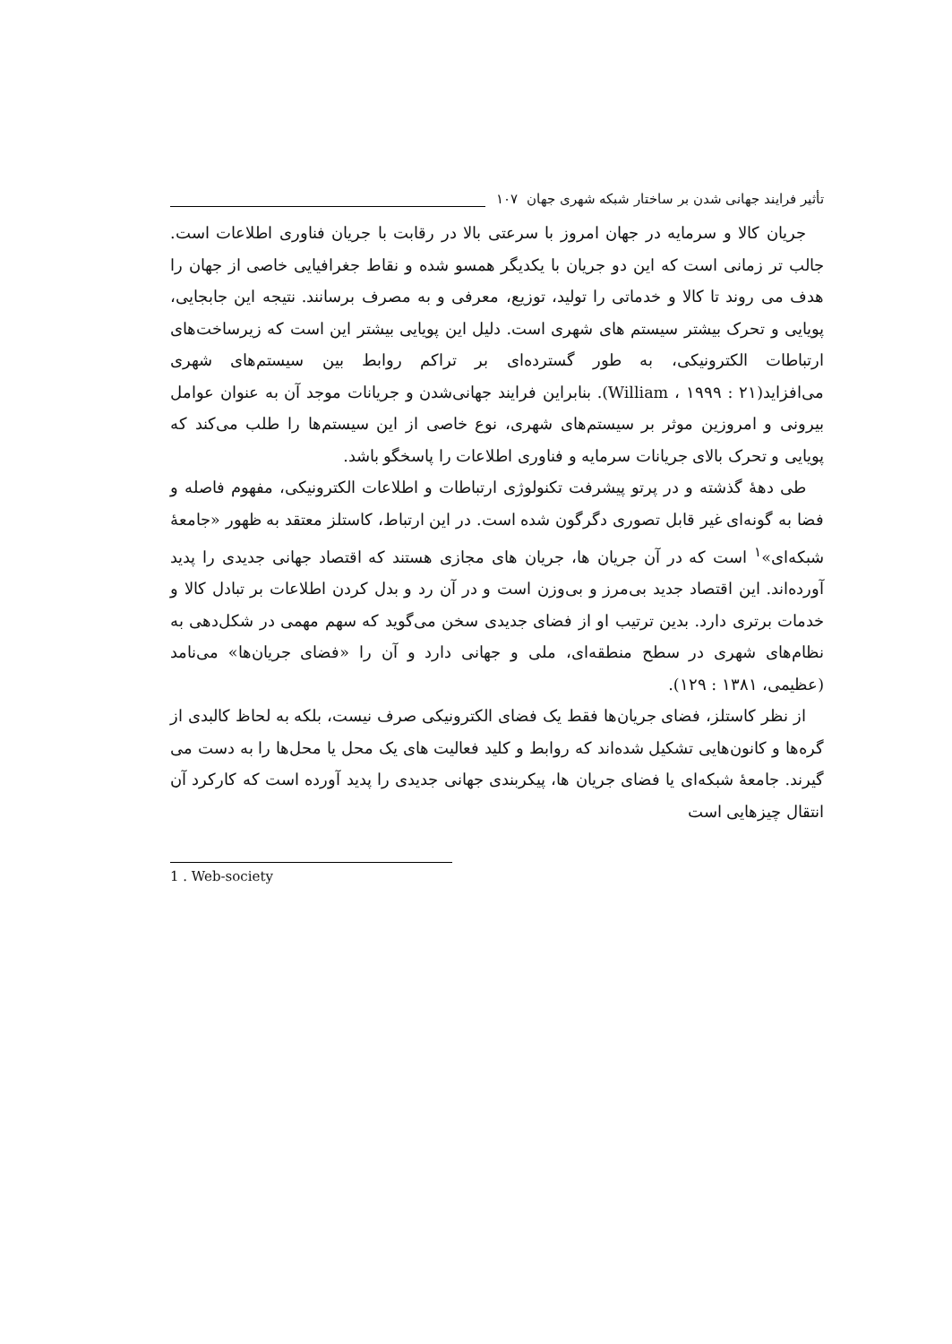تأثیر فرایند جهانی شدن بر ساختار شبکه شهری جهان ۱۰۷
جریان کالا و سرمایه در جهان امروز با سرعتی بالا در رقابت با جریان فناوری اطلاعات است. جالب تر زمانی است که این دو جریان با یکدیگر همسو شده و نقاط جغرافیایی خاصی از جهان را هدف می روند تا کالا و خدماتی را تولید، توزیع، معرفی و به مصرف برسانند. نتیجه این جابجایی، پویایی و تحرک بیشتر سیستم های شهری است. دلیل این پویایی بیشتر این است که زیرساخت‌های ارتباطات الکترونیکی، به طور گسترده‌ای بر تراکم روابط بین سیستم‌های شهری می‌افزاید(William ، ۱۹۹۹ : ۲۱). بنابراین فرایند جهانی‌شدن و جریانات موجد آن به عنوان عوامل بیرونی و امروزین موثر بر سیستم‌های شهری، نوع خاصی از این سیستم‌ها را طلب می‌کند که پویایی و تحرک بالای جریانات سرمایه و فناوری اطلاعات را پاسخگو باشد.
طی دهۀ گذشته و در پرتو پیشرفت تکنولوژی ارتباطات و اطلاعات الکترونیکی، مفهوم فاصله و فضا به گونه‌ای غیر قابل تصوری دگرگون شده است. در این ارتباط، کاستلز معتقد به ظهور «جامعۀ شبکه‌ای»<sup>۱</sup> است که در آن جریان ها، جریان های مجازی هستند که اقتصاد جهانی جدیدی را پدید آورده‌اند. این اقتصاد جدید بی‌مرز و بی‌وزن است و در آن رد و بدل کردن اطلاعات بر تبادل کالا و خدمات برتری دارد. بدین ترتیب او از فضای جدیدی سخن می‌گوید که سهم مهمی در شکل‌دهی به نظام‌های شهری در سطح منطقه‌ای، ملی و جهانی دارد و آن را «فضای جریان‌ها» می‌نامد (عظیمی، ۱۳۸۱ : ۱۲۹).
از نظر کاستلز، فضای جریان‌ها فقط یک فضای الکترونیکی صرف نیست، بلکه به لحاظ کالبدی از گره‌ها و کانون‌هایی تشکیل شده‌اند که روابط و کلید فعالیت های یک محل یا محل‌ها را به دست می گیرند. جامعۀ شبکه‌ای یا فضای جریان ها، پیکربندی جهانی جدیدی را پدید آورده است که کارکرد آن انتقال چیزهایی است
1 . Web-society